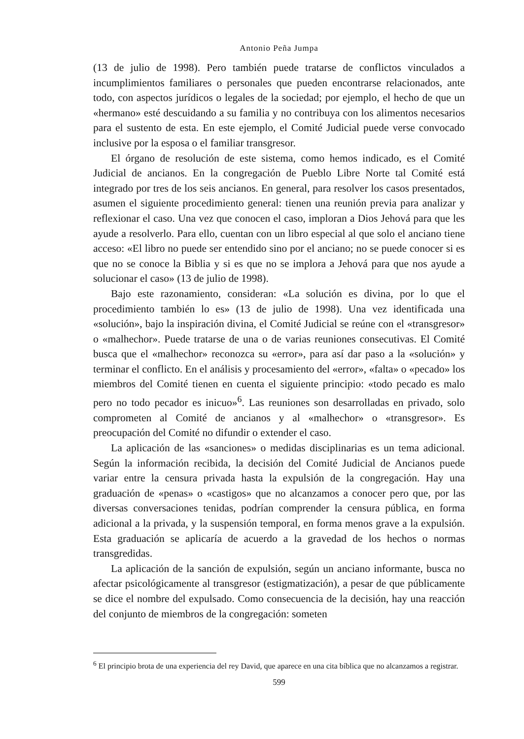Antonio Peña Jumpa
(13 de julio de 1998). Pero también puede tratarse de conflictos vinculados a incumplimientos familiares o personales que pueden encontrarse relacionados, ante todo, con aspectos jurídicos o legales de la sociedad; por ejemplo, el hecho de que un «hermano» esté descuidando a su familia y no contribuya con los alimentos necesarios para el sustento de esta. En este ejemplo, el Comité Judicial puede verse convocado inclusive por la esposa o el familiar transgresor.
El órgano de resolución de este sistema, como hemos indicado, es el Comité Judicial de ancianos. En la congregación de Pueblo Libre Norte tal Comité está integrado por tres de los seis ancianos. En general, para resolver los casos presentados, asumen el siguiente procedimiento general: tienen una reunión previa para analizar y reflexionar el caso. Una vez que conocen el caso, imploran a Dios Jehová para que les ayude a resolverlo. Para ello, cuentan con un libro especial al que solo el anciano tiene acceso: «El libro no puede ser entendido sino por el anciano; no se puede conocer si es que no se conoce la Biblia y si es que no se implora a Jehová para que nos ayude a solucionar el caso» (13 de julio de 1998).
Bajo este razonamiento, consideran: «La solución es divina, por lo que el procedimiento también lo es» (13 de julio de 1998). Una vez identificada una «solución», bajo la inspiración divina, el Comité Judicial se reúne con el «transgresor» o «malhechor». Puede tratarse de una o de varias reuniones consecutivas. El Comité busca que el «malhechor» reconozca su «error», para así dar paso a la «solución» y terminar el conflicto. En el análisis y procesamiento del «error», «falta» o «pecado» los miembros del Comité tienen en cuenta el siguiente principio: «todo pecado es malo pero no todo pecador es inicuo»<sup>6</sup>. Las reuniones son desarrolladas en privado, solo comprometen al Comité de ancianos y al «malhechor» o «transgresor». Es preocupación del Comité no difundir o extender el caso.
La aplicación de las «sanciones» o medidas disciplinarias es un tema adicional. Según la información recibida, la decisión del Comité Judicial de Ancianos puede variar entre la censura privada hasta la expulsión de la congregación. Hay una graduación de «penas» o «castigos» que no alcanzamos a conocer pero que, por las diversas conversaciones tenidas, podrían comprender la censura pública, en forma adicional a la privada, y la suspensión temporal, en forma menos grave a la expulsión. Esta graduación se aplicaría de acuerdo a la gravedad de los hechos o normas transgredidas.
La aplicación de la sanción de expulsión, según un anciano informante, busca no afectar psicológicamente al transgresor (estigmatización), a pesar de que públicamente se dice el nombre del expulsado. Como consecuencia de la decisión, hay una reacción del conjunto de miembros de la congregación: someten
<sup>6</sup> El principio brota de una experiencia del rey David, que aparece en una cita bíblica que no alcanzamos a registrar.
599